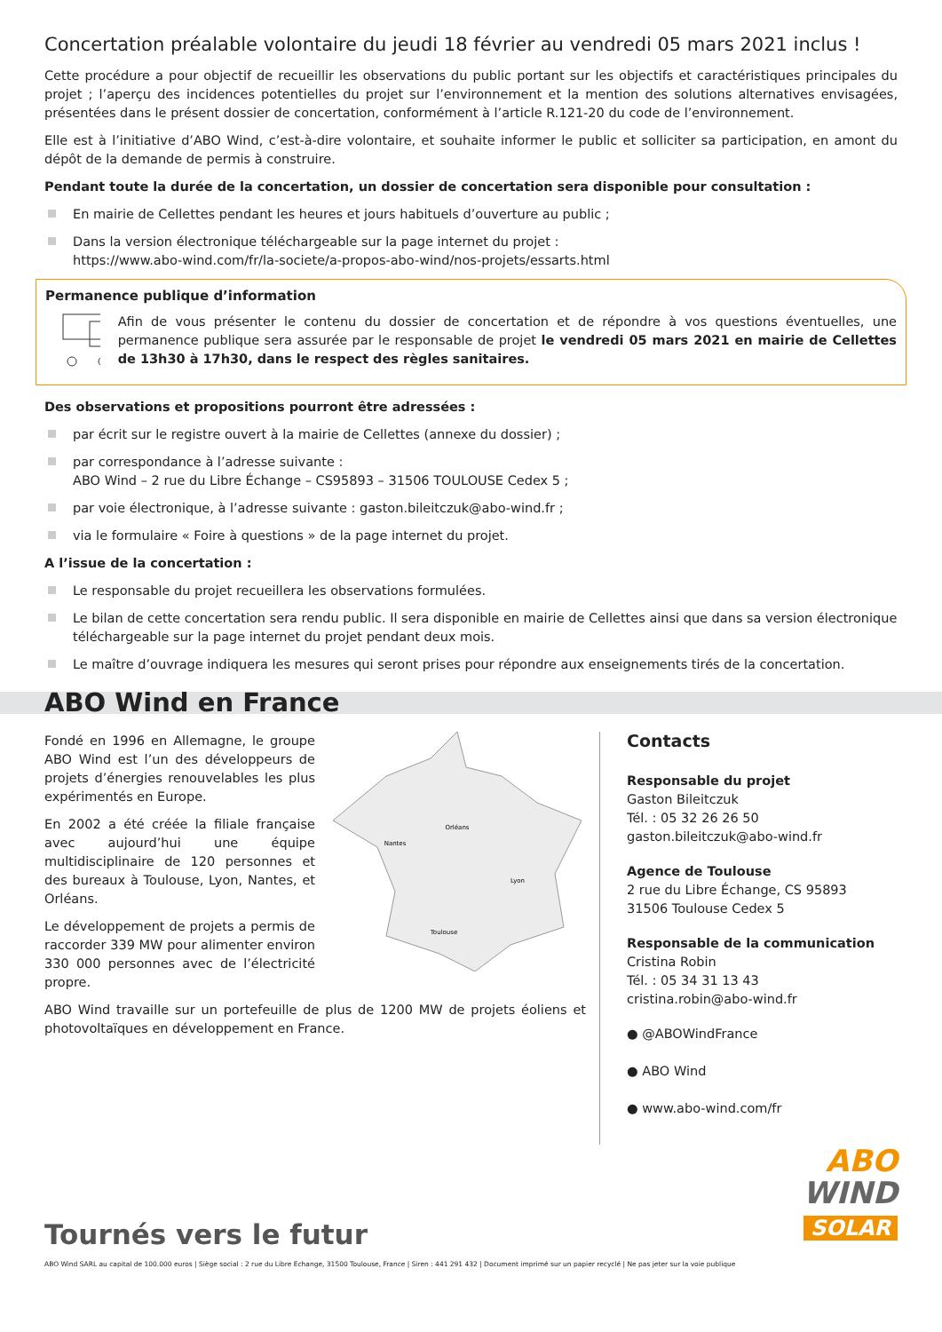Concertation préalable volontaire du jeudi 18 février au vendredi 05 mars 2021 inclus !
Cette procédure a pour objectif de recueillir les observations du public portant sur les objectifs et caractéristiques principales du projet ; l’aperçu des incidences potentielles du projet sur l’environnement et la mention des solutions alternatives envisagées, présentées dans le présent dossier de concertation, conformément à l’article R.121-20 du code de l’environnement.
Elle est à l’initiative d’ABO Wind, c’est-à-dire volontaire, et souhaite informer le public et solliciter sa participation, en amont du dépôt de la demande de permis à construire.
Pendant toute la durée de la concertation, un dossier de concertation sera disponible pour consultation :
En mairie de Cellettes pendant les heures et jours habituels d’ouverture au public ;
Dans la version électronique téléchargeable sur la page internet du projet :
https://www.abo-wind.com/fr/la-societe/a-propos-abo-wind/nos-projets/essarts.html
Permanence publique d’information
Afin de vous présenter le contenu du dossier de concertation et de répondre à vos questions éventuelles, une permanence publique sera assurée par le responsable de projet le vendredi 05 mars 2021 en mairie de Cellettes de 13h30 à 17h30, dans le respect des règles sanitaires.
Des observations et propositions pourront être adressées :
par écrit sur le registre ouvert à la mairie de Cellettes (annexe du dossier) ;
par correspondance à l’adresse suivante :
ABO Wind – 2 rue du Libre Échange – CS95893 – 31506 TOULOUSE Cedex 5 ;
par voie électronique, à l’adresse suivante : gaston.bileitczuk@abo-wind.fr ;
via le formulaire « Foire à questions » de la page internet du projet.
A l’issue de la concertation :
Le responsable du projet recueillera les observations formulées.
Le bilan de cette concertation sera rendu public. Il sera disponible en mairie de Cellettes ainsi que dans sa version électronique téléchargeable sur la page internet du projet pendant deux mois.
Le maître d’ouvrage indiquera les mesures qui seront prises pour répondre aux enseignements tirés de la concertation.
ABO Wind en France
Fondé en 1996 en Allemagne, le groupe ABO Wind est l’un des développeurs de projets d’énergies renouvelables les plus expérimentés en Europe.
En 2002 a été créée la filiale française avec aujourd’hui une équipe multidisciplinaire de 120 personnes et des bureaux à Toulouse, Lyon, Nantes, et Orléans.
Le développement de projets a permis de raccorder 339 MW pour alimenter environ 330 000 personnes avec de l’électricité propre.
Orléans
Nantes
Lyon
Toulouse
ABO Wind travaille sur un portefeuille de plus de 1200 MW de projets éoliens et photovoltaïques en développement en France.
Contacts
Responsable du projet
Gaston Bileitczuk
Tél. : 05 32 26 26 50
gaston.bileitczuk@abo-wind.fr
Agence de Toulouse
2 rue du Libre Échange, CS 95893
31506 Toulouse Cedex 5
Responsable de la communication
Cristina Robin
Tél. : 05 34 31 13 43
cristina.robin@abo-wind.fr
● @ABOWindFrance
● ABO Wind
● www.abo-wind.com/fr
Tournés vers le futur
ABO
WIND
SOLAR
ABO Wind SARL au capital de 100.000 euros | Siège social : 2 rue du Libre Echange, 31500 Toulouse, France | Siren : 441 291 432 | Document imprimé sur un papier recyclé | Ne pas jeter sur la voie publique